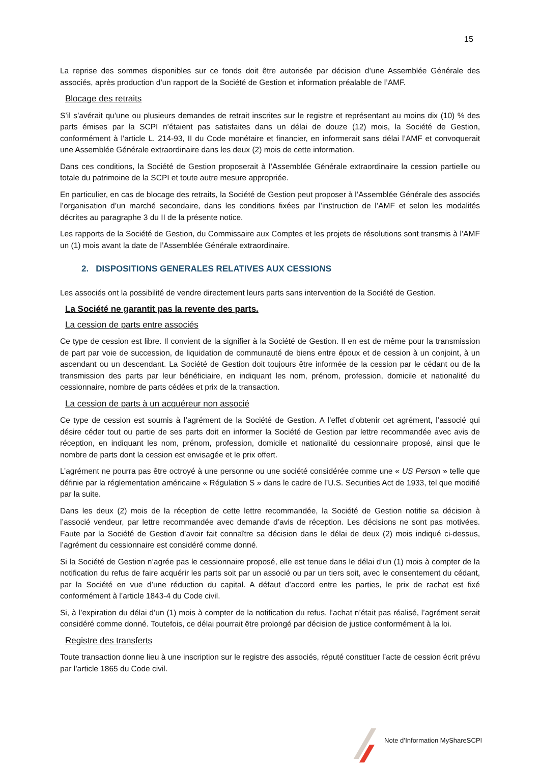15
La reprise des sommes disponibles sur ce fonds doit être autorisée par décision d’une Assemblée Générale des associés, après production d’un rapport de la Société de Gestion et information préalable de l’AMF.
Blocage des retraits
S’il s’avérait qu’une ou plusieurs demandes de retrait inscrites sur le registre et représentant au moins dix (10) % des parts émises par la SCPI n’étaient pas satisfaites dans un délai de douze (12) mois, la Société de Gestion, conformément à l’article L. 214-93, II du Code monétaire et financier, en informerait sans délai l’AMF et convoquerait une Assemblée Générale extraordinaire dans les deux (2) mois de cette information.
Dans ces conditions, la Société de Gestion proposerait à l’Assemblée Générale extraordinaire la cession partielle ou totale du patrimoine de la SCPI et toute autre mesure appropriée.
En particulier, en cas de blocage des retraits, la Société de Gestion peut proposer à l’Assemblée Générale des associés l’organisation d’un marché secondaire, dans les conditions fixées par l’instruction de l’AMF et selon les modalités décrites au paragraphe 3 du II de la présente notice.
Les rapports de la Société de Gestion, du Commissaire aux Comptes et les projets de résolutions sont transmis à l’AMF un (1) mois avant la date de l’Assemblée Générale extraordinaire.
2. DISPOSITIONS GENERALES RELATIVES AUX CESSIONS
Les associés ont la possibilité de vendre directement leurs parts sans intervention de la Société de Gestion.
La Société ne garantit pas la revente des parts.
La cession de parts entre associés
Ce type de cession est libre. Il convient de la signifier à la Société de Gestion. Il en est de même pour la transmission de part par voie de succession, de liquidation de communauté de biens entre époux et de cession à un conjoint, à un ascendant ou un descendant. La Société de Gestion doit toujours être informée de la cession par le cédant ou de la transmission des parts par leur bénéficiaire, en indiquant les nom, prénom, profession, domicile et nationalité du cessionnaire, nombre de parts cédées et prix de la transaction.
La cession de parts à un acquéreur non associé
Ce type de cession est soumis à l’agrément de la Société de Gestion. A l’effet d’obtenir cet agrément, l’associé qui désire céder tout ou partie de ses parts doit en informer la Société de Gestion par lettre recommandée avec avis de réception, en indiquant les nom, prénom, profession, domicile et nationalité du cessionnaire proposé, ainsi que le nombre de parts dont la cession est envisagée et le prix offert.
L’agrément ne pourra pas être octroyé à une personne ou une société considérée comme une « US Person » telle que définie par la réglementation américaine « Régulation S » dans le cadre de l’U.S. Securities Act de 1933, tel que modifié par la suite.
Dans les deux (2) mois de la réception de cette lettre recommandée, la Société de Gestion notifie sa décision à l’associé vendeur, par lettre recommandée avec demande d’avis de réception. Les décisions ne sont pas motivées. Faute par la Société de Gestion d’avoir fait connaître sa décision dans le délai de deux (2) mois indiqué ci-dessus, l’agrément du cessionnaire est considéré comme donné.
Si la Société de Gestion n’agrée pas le cessionnaire proposé, elle est tenue dans le délai d’un (1) mois à compter de la notification du refus de faire acquérir les parts soit par un associé ou par un tiers soit, avec le consentement du cédant, par la Société en vue d’une réduction du capital. A défaut d’accord entre les parties, le prix de rachat est fixé conformément à l’article 1843-4 du Code civil.
Si, à l’expiration du délai d’un (1) mois à compter de la notification du refus, l’achat n’était pas réalisé, l’agrément serait considéré comme donné. Toutefois, ce délai pourrait être prolongé par décision de justice conformément à la loi.
Registre des transferts
Toute transaction donne lieu à une inscription sur le registre des associés, réputé constituer l’acte de cession écrit prévu par l’article 1865 du Code civil.
Note d’Information MyShareSCPI